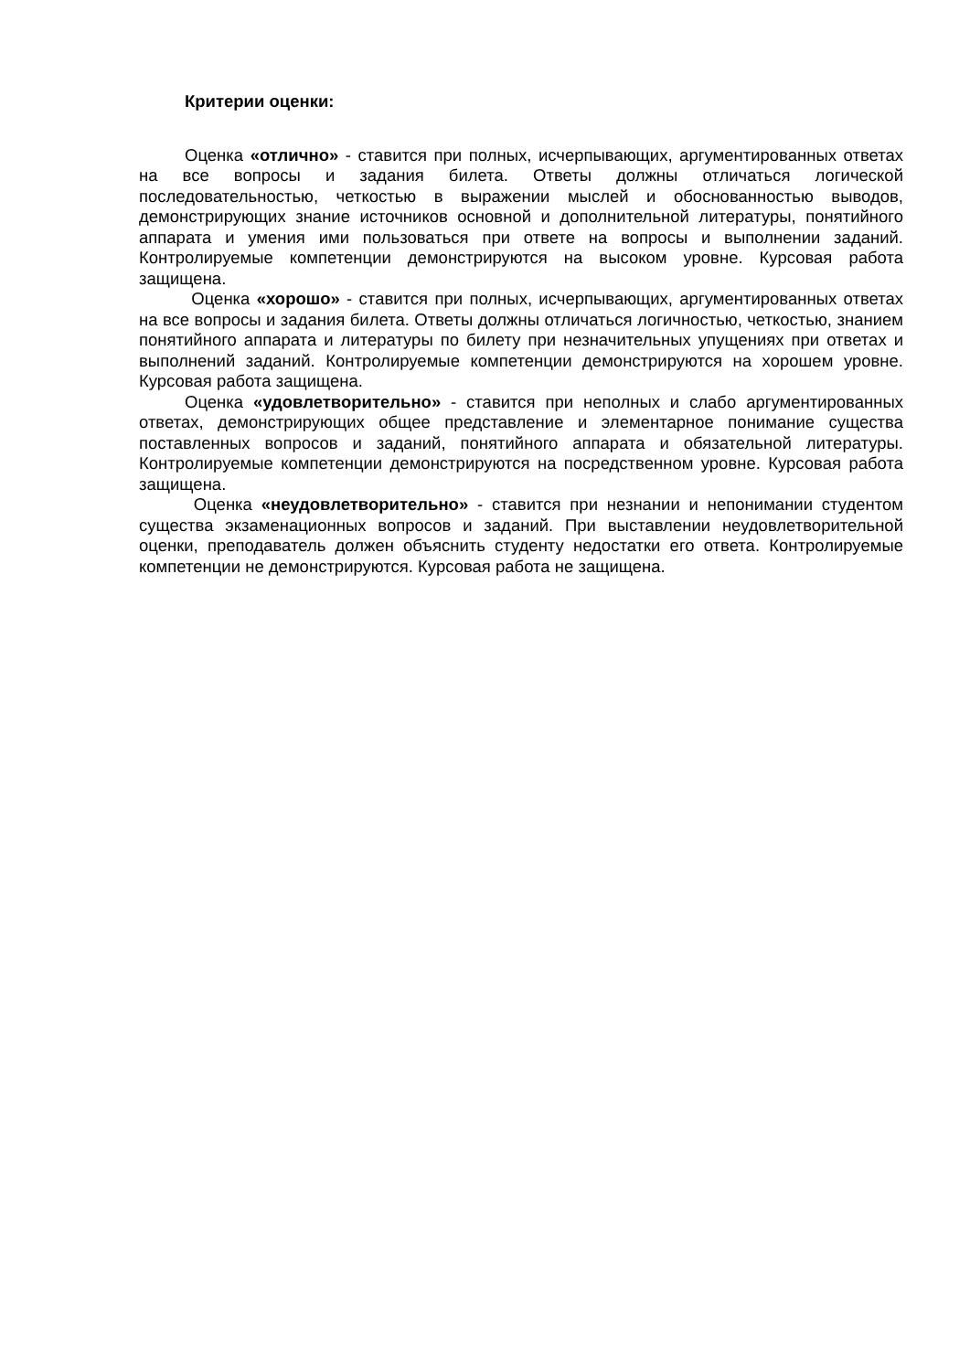Критерии оценки:
Оценка «отлично» - ставится при полных, исчерпывающих, аргументированных ответах на все вопросы и задания билета. Ответы должны отличаться логической последовательностью, четкостью в выражении мыслей и обоснованностью выводов, демонстрирующих знание источников основной и дополнительной литературы, понятийного аппарата и умения ими пользоваться при ответе на вопросы и выполнении заданий. Контролируемые компетенции демонстрируются на высоком уровне. Курсовая работа защищена.
Оценка «хорошо» - ставится при полных, исчерпывающих, аргументированных ответах на все вопросы и задания билета. Ответы должны отличаться логичностью, четкостью, знанием понятийного аппарата и литературы по билету при незначительных упущениях при ответах и выполнений заданий. Контролируемые компетенции демонстрируются на хорошем уровне. Курсовая работа защищена.
Оценка «удовлетворительно» - ставится при неполных и слабо аргументированных ответах, демонстрирующих общее представление и элементарное понимание существа поставленных вопросов и заданий, понятийного аппарата и обязательной литературы. Контролируемые компетенции демонстрируются на посредственном уровне. Курсовая работа защищена.
Оценка «неудовлетворительно» - ставится при незнании и непонимании студентом существа экзаменационных вопросов и заданий. При выставлении неудовлетворительной оценки, преподаватель должен объяснить студенту недостатки его ответа. Контролируемые компетенции не демонстрируются. Курсовая работа не защищена.